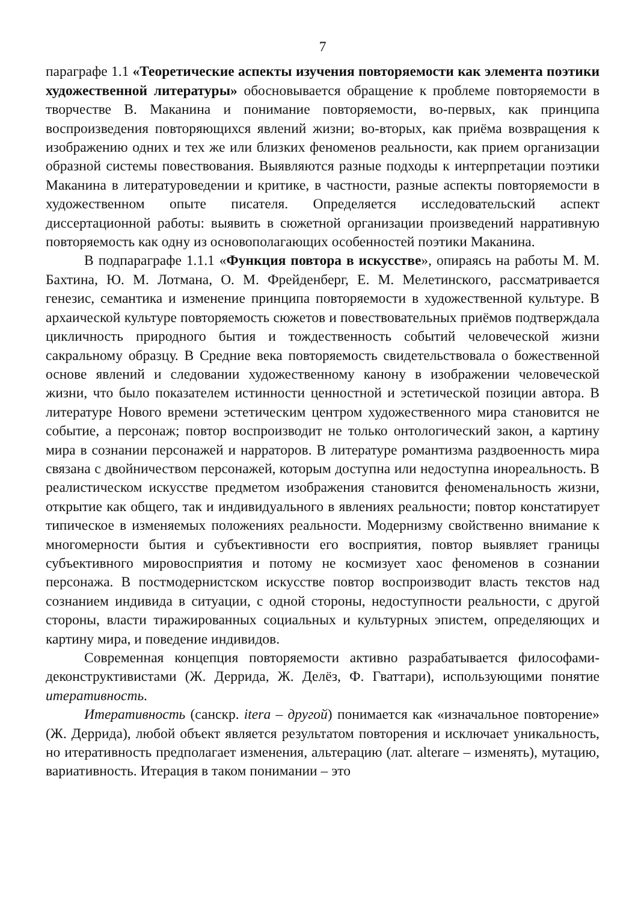7
параграфе 1.1 «Теоретические аспекты изучения повторяемости как элемента поэтики художественной литературы» обосновывается обращение к проблеме повторяемости в творчестве В. Маканина и понимание повторяемости, во-первых, как принципа воспроизведения повторяющихся явлений жизни; во-вторых, как приёма возвращения к изображению одних и тех же или близких феноменов реальности, как прием организации образной системы повествования. Выявляются разные подходы к интерпретации поэтики Маканина в литературоведении и критике, в частности, разные аспекты повторяемости в художественном опыте писателя. Определяется исследовательский аспект диссертационной работы: выявить в сюжетной организации произведений нарративную повторяемость как одну из основополагающих особенностей поэтики Маканина.
В подпараграфе 1.1.1 «Функция повтора в искусстве», опираясь на работы М. М. Бахтина, Ю. М. Лотмана, О. М. Фрейденберг, Е. М. Мелетинского, рассматривается генезис, семантика и изменение принципа повторяемости в художественной культуре. В архаической культуре повторяемость сюжетов и повествовательных приёмов подтверждала цикличность природного бытия и тождественность событий человеческой жизни сакральному образцу. В Средние века повторяемость свидетельствовала о божественной основе явлений и следовании художественному канону в изображении человеческой жизни, что было показателем истинности ценностной и эстетической позиции автора. В литературе Нового времени эстетическим центром художественного мира становится не событие, а персонаж; повтор воспроизводит не только онтологический закон, а картину мира в сознании персонажей и нарраторов. В литературе романтизма раздвоенность мира связана с двойничеством персонажей, которым доступна или недоступна инореальность. В реалистическом искусстве предметом изображения становится феноменальность жизни, открытие как общего, так и индивидуального в явлениях реальности; повтор констатирует типическое в изменяемых положениях реальности. Модернизму свойственно внимание к многомерности бытия и субъективности его восприятия, повтор выявляет границы субъективного мировосприятия и потому не космизует хаос феноменов в сознании персонажа. В постмодернистском искусстве повтор воспроизводит власть текстов над сознанием индивида в ситуации, с одной стороны, недоступности реальности, с другой стороны, власти тиражированных социальных и культурных эпистем, определяющих и картину мира, и поведение индивидов.
Современная концепция повторяемости активно разрабатывается философами-деконструктивистами (Ж. Деррида, Ж. Делёз, Ф. Гваттари), использующими понятие итеративность.
Итеративность (санскр. itera – другой) понимается как «изначальное повторение» (Ж. Деррида), любой объект является результатом повторения и исключает уникальность, но итеративность предполагает изменения, альтерацию (лат. alterare – изменять), мутацию, вариативность. Итерация в таком понимании – это